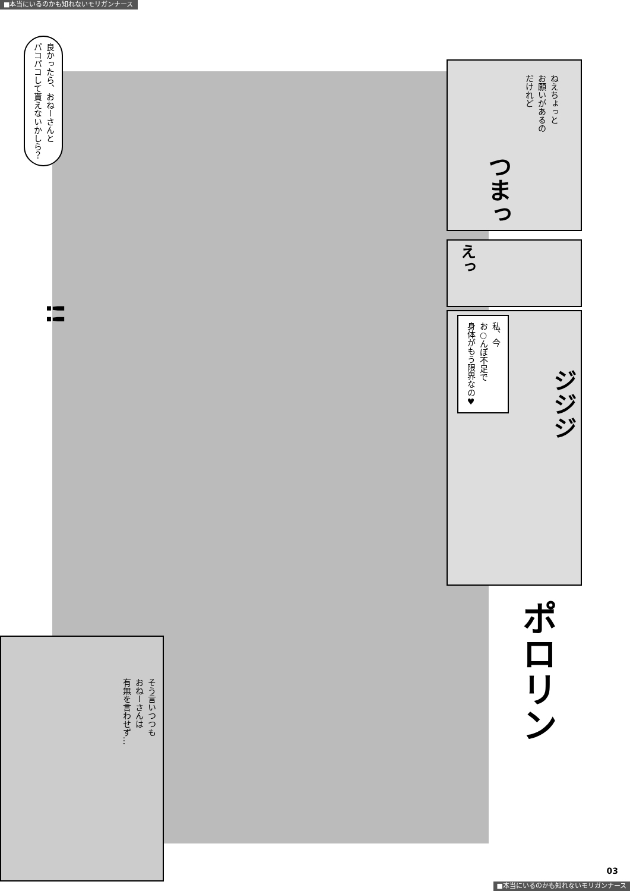■本当にいるのかも知れないモリガンナース
良かったら、おねーさんと
パコパコして貰えないかしら？
!!
ねえちょっと
お願いがあるの
だけれど
つまっ
えっ
私、今
お○んぽ不足で
身体がもう限界なの♥
ジジジ
ポロリン
そう言いつつも
おねーさんは
有無を言わせず…
03
■本当にいるのかも知れないモリガンナース